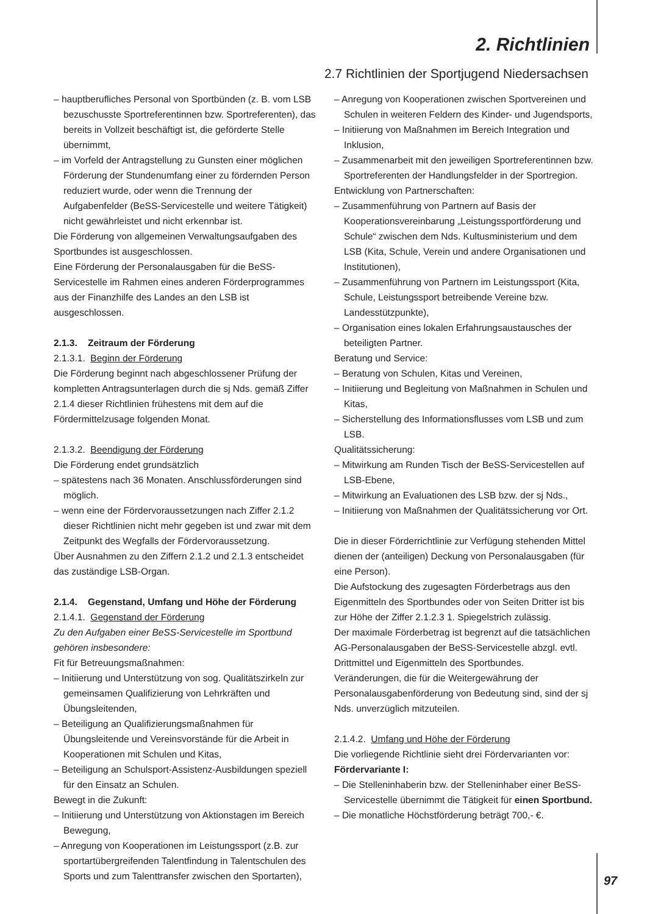2. Richtlinien
2.7 Richtlinien der Sportjugend Niedersachsen
– hauptberufliches Personal von Sportbünden (z. B. vom LSB bezuschusste Sportreferentinnen bzw. Sportreferenten), das bereits in Vollzeit beschäftigt ist, die geförderte Stelle übernimmt,
– im Vorfeld der Antragstellung zu Gunsten einer möglichen Förderung der Stundenumfang einer zu fördernden Person reduziert wurde, oder wenn die Trennung der Aufgabenfelder (BeSS-Servicestelle und weitere Tätigkeit) nicht gewährleistet und nicht erkennbar ist.
Die Förderung von allgemeinen Verwaltungsaufgaben des Sportbundes ist ausgeschlossen.
Eine Förderung der Personalausgaben für die BeSS-Servicestelle im Rahmen eines anderen Förderprogrammes aus der Finanzhilfe des Landes an den LSB ist ausgeschlossen.
2.1.3. Zeitraum der Förderung
2.1.3.1. Beginn der Förderung
Die Förderung beginnt nach abgeschlossener Prüfung der kompletten Antragsunterlagen durch die sj Nds. gemäß Ziffer 2.1.4 dieser Richtlinien frühestens mit dem auf die Fördermittelzusage folgenden Monat.
2.1.3.2. Beendigung der Förderung
Die Förderung endet grundsätzlich
– spätestens nach 36 Monaten. Anschlussförderungen sind möglich.
– wenn eine der Fördervoraussetzungen nach Ziffer 2.1.2 dieser Richtlinien nicht mehr gegeben ist und zwar mit dem Zeitpunkt des Wegfalls der Fördervoraussetzung.
Über Ausnahmen zu den Ziffern 2.1.2 und 2.1.3 entscheidet das zuständige LSB-Organ.
2.1.4. Gegenstand, Umfang und Höhe der Förderung
2.1.4.1. Gegenstand der Förderung
Zu den Aufgaben einer BeSS-Servicestelle im Sportbund gehören insbesondere:
Fit für Betreuungsmaßnahmen:
– Initiierung und Unterstützung von sog. Qualitätszirkeln zur gemeinsamen Qualifizierung von Lehrkräften und Übungsleitenden,
– Beteiligung an Qualifizierungsmaßnahmen für Übungsleitende und Vereinsvorstände für die Arbeit in Kooperationen mit Schulen und Kitas,
– Beteiligung an Schulsport-Assistenz-Ausbildungen speziell für den Einsatz an Schulen.
Bewegt in die Zukunft:
– Initiierung und Unterstützung von Aktionstagen im Bereich Bewegung,
– Anregung von Kooperationen im Leistungssport (z.B. zur sportartübergreifenden Talentfindung in Talentschulen des Sports und zum Talenttransfer zwischen den Sportarten),
– Anregung von Kooperationen zwischen Sportvereinen und Schulen in weiteren Feldern des Kinder- und Jugendsports,
– Initiierung von Maßnahmen im Bereich Integration und Inklusion,
– Zusammenarbeit mit den jeweiligen Sportreferentinnen bzw. Sportreferenten der Handlungsfelder in der Sportregion.
Entwicklung von Partnerschaften:
– Zusammenführung von Partnern auf Basis der Kooperationsvereinbarung „Leistungssportförderung und Schule“ zwischen dem Nds. Kultusministerium und dem LSB (Kita, Schule, Verein und andere Organisationen und Institutionen),
– Zusammenführung von Partnern im Leistungssport (Kita, Schule, Leistungssport betreibende Vereine bzw. Landesstützpunkte),
– Organisation eines lokalen Erfahrungsaustausches der beteiligten Partner.
Beratung und Service:
– Beratung von Schulen, Kitas und Vereinen,
– Initiierung und Begleitung von Maßnahmen in Schulen und Kitas,
– Sicherstellung des Informationsflusses vom LSB und zum LSB.
Qualitätssicherung:
– Mitwirkung am Runden Tisch der BeSS-Servicestellen auf LSB-Ebene,
– Mitwirkung an Evaluationen des LSB bzw. der sj Nds.,
– Initiierung von Maßnahmen der Qualitätssicherung vor Ort.
Die in dieser Förderrichtlinie zur Verfügung stehenden Mittel dienen der (anteiligen) Deckung von Personalausgaben (für eine Person).
Die Aufstockung des zugesagten Förderbetrags aus den Eigenmitteln des Sportbundes oder von Seiten Dritter ist bis zur Höhe der Ziffer 2.1.2.3 1. Spiegelstrich zulässig.
Der maximale Förderbetrag ist begrenzt auf die tatsächlichen AG-Personalausgaben der BeSS-Servicestelle abzgl. evtl. Drittmittel und Eigenmitteln des Sportbundes.
Veränderungen, die für die Weitergewährung der Personalausgabenförderung von Bedeutung sind, sind der sj Nds. unverzüglich mitzuteilen.
2.1.4.2. Umfang und Höhe der Förderung
Die vorliegende Richtlinie sieht drei Fördervarianten vor:
Fördervariante I:
– Die Stelleninhaberin bzw. der Stelleninhaber einer BeSS-Servicestelle übernimmt die Tätigkeit für einen Sportbund.
– Die monatliche Höchstförderung beträgt 700,- €.
97